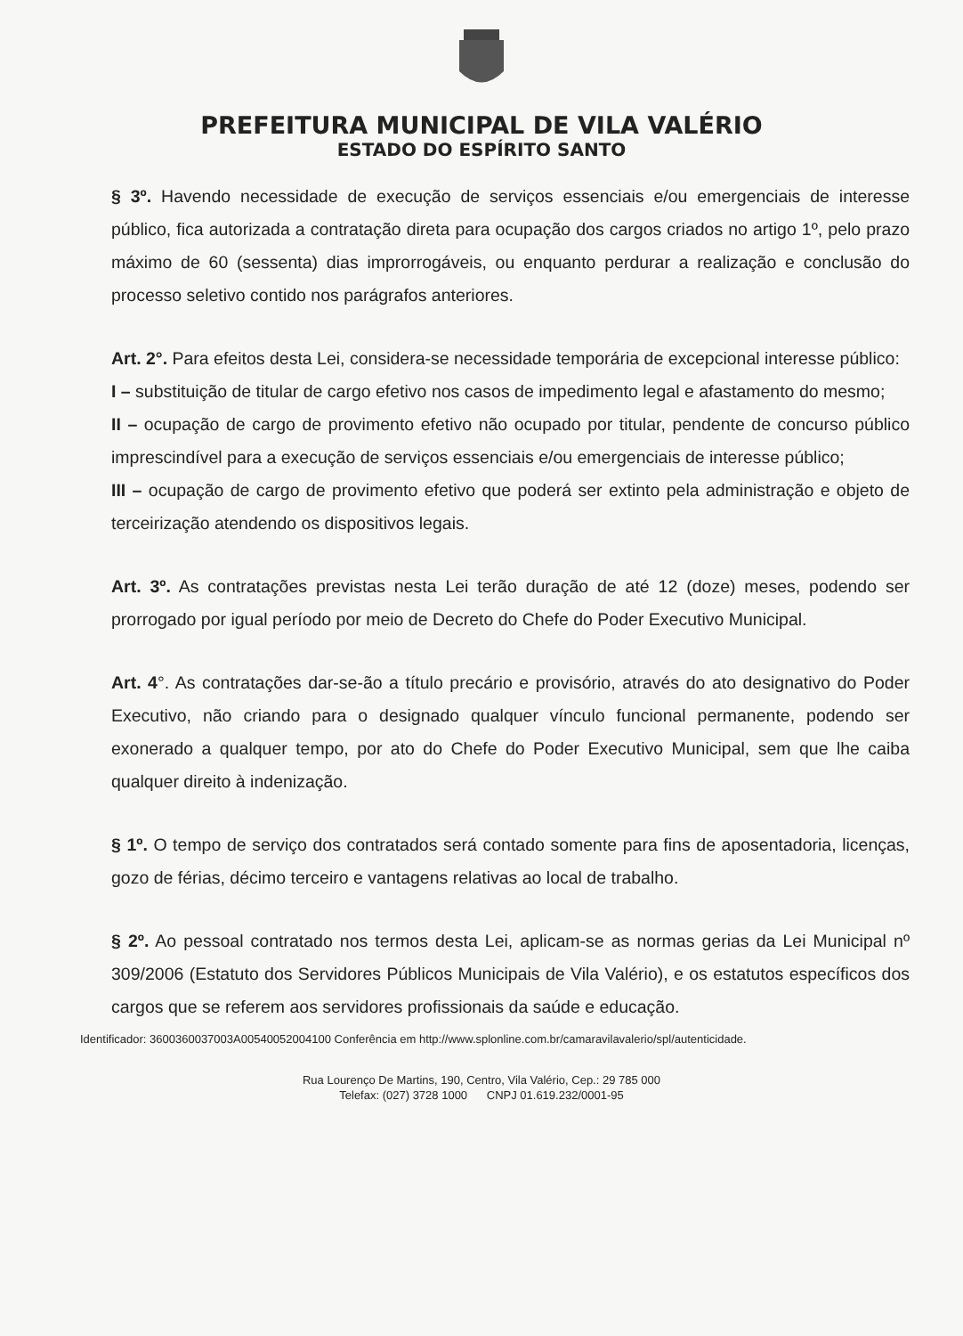PREFEITURA MUNICIPAL DE VILA VALÉRIO
ESTADO DO ESPÍRITO SANTO
§ 3º. Havendo necessidade de execução de serviços essenciais e/ou emergenciais de interesse público, fica autorizada a contratação direta para ocupação dos cargos criados no artigo 1º, pelo prazo máximo de 60 (sessenta) dias improrrogáveis, ou enquanto perdurar a realização e conclusão do processo seletivo contido nos parágrafos anteriores.
Art. 2°. Para efeitos desta Lei, considera-se necessidade temporária de excepcional interesse público:
I – substituição de titular de cargo efetivo nos casos de impedimento legal e afastamento do mesmo;
II – ocupação de cargo de provimento efetivo não ocupado por titular, pendente de concurso público imprescindível para a execução de serviços essenciais e/ou emergenciais de interesse público;
III – ocupação de cargo de provimento efetivo que poderá ser extinto pela administração e objeto de terceirização atendendo os dispositivos legais.
Art. 3º. As contratações previstas nesta Lei terão duração de até 12 (doze) meses, podendo ser prorrogado por igual período por meio de Decreto do Chefe do Poder Executivo Municipal.
Art. 4°. As contratações dar-se-ão a título precário e provisório, através do ato designativo do Poder Executivo, não criando para o designado qualquer vínculo funcional permanente, podendo ser exonerado a qualquer tempo, por ato do Chefe do Poder Executivo Municipal, sem que lhe caiba qualquer direito à indenização.
§ 1º. O tempo de serviço dos contratados será contado somente para fins de aposentadoria, licenças, gozo de férias, décimo terceiro e vantagens relativas ao local de trabalho.
§ 2º. Ao pessoal contratado nos termos desta Lei, aplicam-se as normas gerias da Lei Municipal nº 309/2006 (Estatuto dos Servidores Públicos Municipais de Vila Valério), e os estatutos específicos dos cargos que se referem aos servidores profissionais da saúde e educação.
Identificador: 3600360037003A00540052004100 Conferência em http://www.splonline.com.br/camaravilavalerio/spl/autenticidade.
Rua Lourenço De Martins, 190, Centro, Vila Valério, Cep.: 29 785 000
Telefax: (027) 3728 1000 CNPJ 01.619.232/0001-95